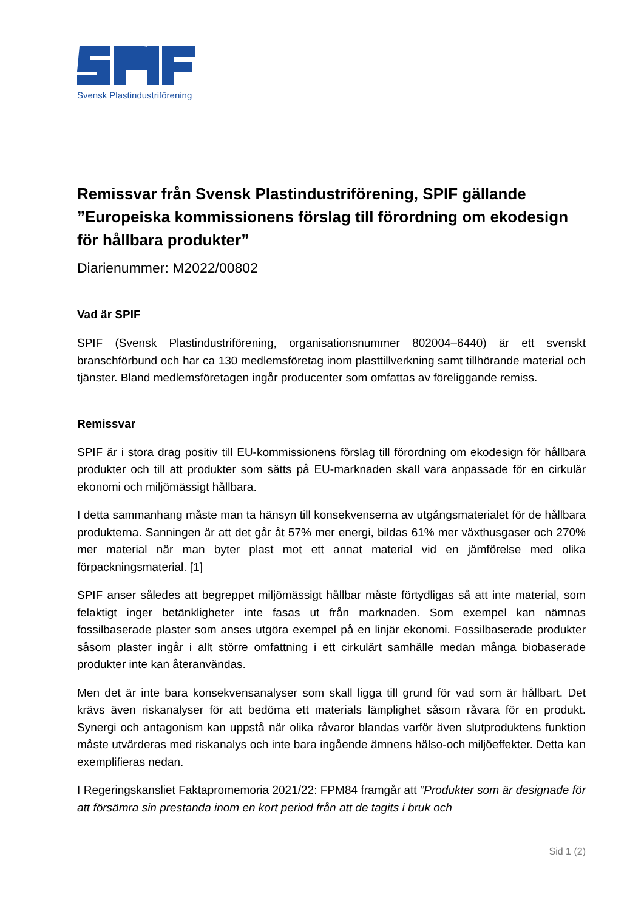Svensk Plastindustriförening
Remissvar från Svensk Plastindustriförening, SPIF gällande ”Europeiska kommissionens förslag till förordning om ekodesign för hållbara produkter”
Diarienummer: M2022/00802
Vad är SPIF
SPIF (Svensk Plastindustriförening, organisationsnummer 802004–6440) är ett svenskt branschförbund och har ca 130 medlemsföretag inom plasttillverkning samt tillhörande material och tjänster. Bland medlemsföretagen ingår producenter som omfattas av föreliggande remiss.
Remissvar
SPIF är i stora drag positiv till EU-kommissionens förslag till förordning om ekodesign för hållbara produkter och till att produkter som sätts på EU-marknaden skall vara anpassade för en cirkulär ekonomi och miljömässigt hållbara.
I detta sammanhang måste man ta hänsyn till konsekvenserna av utgångsmaterialet för de hållbara produkterna. Sanningen är att det går åt 57% mer energi, bildas 61% mer växthusgaser och 270% mer material när man byter plast mot ett annat material vid en jämförelse med olika förpackningsmaterial. [1]
SPIF anser således att begreppet miljömässigt hållbar måste förtydligas så att inte material, som felaktigt inger betänkligheter inte fasas ut från marknaden. Som exempel kan nämnas fossilbaserade plaster som anses utgöra exempel på en linjär ekonomi. Fossilbaserade produkter såsom plaster ingår i allt större omfattning i ett cirkulärt samhälle medan många biobaserade produkter inte kan återanvändas.
Men det är inte bara konsekvensanalyser som skall ligga till grund för vad som är hållbart. Det krävs även riskanalyser för att bedöma ett materials lämplighet såsom råvara för en produkt. Synergi och antagonism kan uppstå när olika råvaror blandas varför även slutproduktens funktion måste utvärderas med riskanalys och inte bara ingående ämnens hälso-och miljöeffekter. Detta kan exemplifieras nedan.
I Regeringskansliet Faktapromemoria 2021/22: FPM84 framgår att ”Produkter som är designade för att försämra sin prestanda inom en kort period från att de tagits i bruk och
Sid 1 (2)